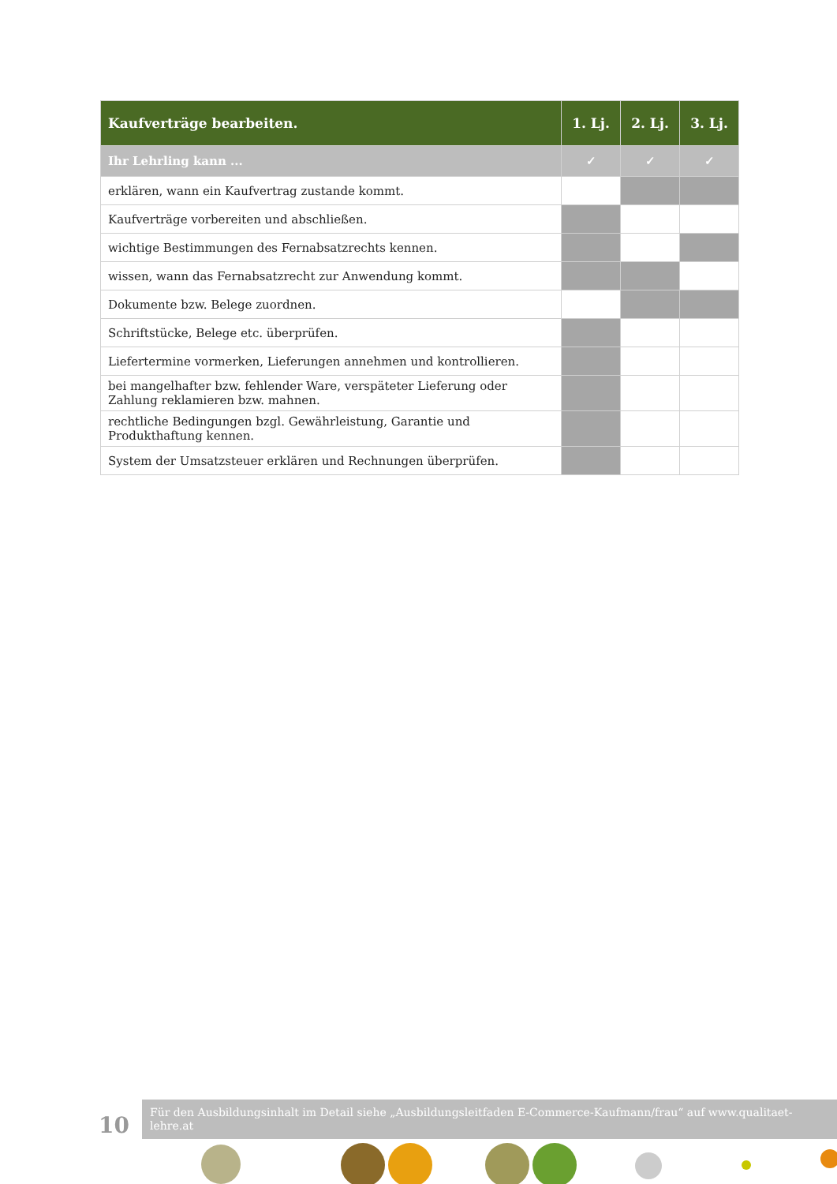| Kaufverträge bearbeiten. | 1. Lj. | 2. Lj. | 3. Lj. |
| --- | --- | --- | --- |
| Ihr Lehrling kann ... | ✓ | ✓ | ✓ |
| erklären, wann ein Kaufvertrag zustande kommt. | | | |
| Kaufverträge vorbereiten und abschließen. | | | |
| wichtige Bestimmungen des Fernabsatzrechts kennen. | | | |
| wissen, wann das Fernabsatzrecht zur Anwendung kommt. | | | |
| Dokumente bzw. Belege zuordnen. | | | |
| Schriftstücke, Belege etc. überprüfen. | | | |
| Liefertermine vormerken, Lieferungen annehmen und kontrollieren. | | | |
| bei mangelhafter bzw. fehlender Ware, verspäteter Lieferung oder Zahlung reklamieren bzw. mahnen. | | | |
| rechtliche Bedingungen bzgl. Gewährleistung, Garantie und Produkthaftung kennen. | | | |
| System der Umsatzsteuer erklären und Rechnungen überprüfen. | | | |
10
Für den Ausbildungsinhalt im Detail siehe „Ausbildungsleitfaden E-Commerce-Kaufmann/frau“ auf www.qualitaet-lehre.at